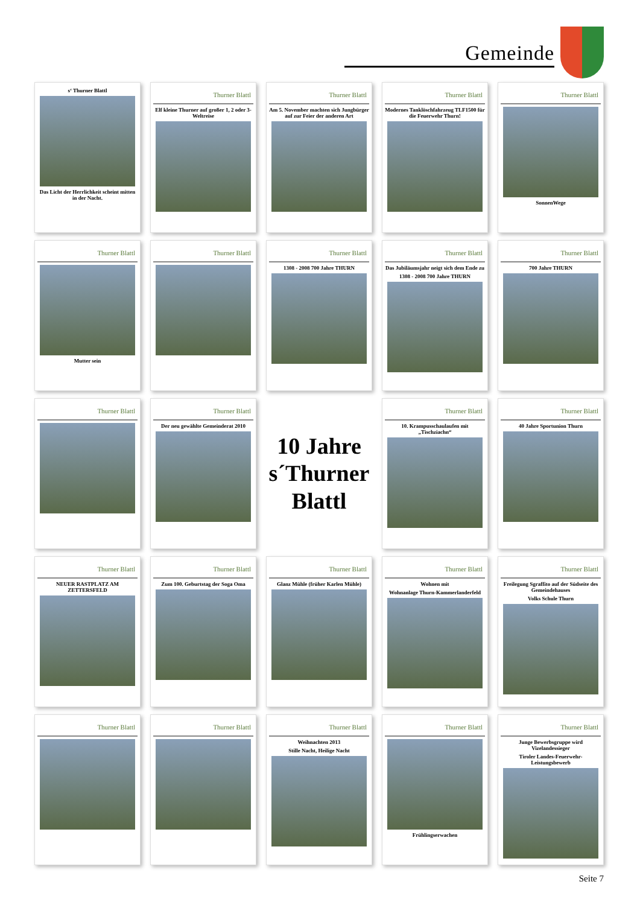Gemeinde
s‘ Thurner Blattl
Das Licht der Herrlichkeit scheint mitten in der Nacht.
Thurner Blattl
Elf kleine Thurner auf großer 1, 2 oder 3-Weltreise
Thurner Blattl
Am 5. November machten sich Jungbürger auf zur Feier der anderen Art
Thurner Blattl
Modernes Tanklöschfahrzeug TLF1500 für die Feuerwehr Thurn!
Thurner Blattl
SonnenWege
Thurner Blattl
Mutter sein
Thurner Blattl
Thurner Blattl
1308 - 2008 700 Jahre THURN
Thurner Blattl
Das Jubiläumsjahr neigt sich dem Ende zu
1308 - 2008 700 Jahre THURN
Thurner Blattl
700 Jahre THURN
Thurner Blattl
Thurner Blattl
Der neu gewählte Gemeinderat 2010
10 Jahre
s´Thurner
Blattl
Thurner Blattl
10. Krampusschaulaufen mit „Tischziachn“
Thurner Blattl
40 Jahre Sportunion Thurn
Thurner Blattl
NEUER RASTPLATZ AM ZETTERSFELD
Thurner Blattl
Zum 100. Geburtstag der Soga Oma
Thurner Blattl
Glanz Mühle (früher Karlen Mühle)
Thurner Blattl
Wohnen mit
Wohnanlage Thurn-Kammerlanderfeld
Thurner Blattl
Freilegung Sgraffito auf der Südseite des Gemeindehauses
Volks Schule Thurn
Thurner Blattl
Thurner Blattl
Thurner Blattl
Weihnachten 2013
Stille Nacht, Heilige Nacht
Thurner Blattl
Frühlingserwachen
Thurner Blattl
Junge Bewerbsgruppe wird Vizelandessieger
Tiroler Landes-Feuerwehr-Leistungsbewerb
Seite 7